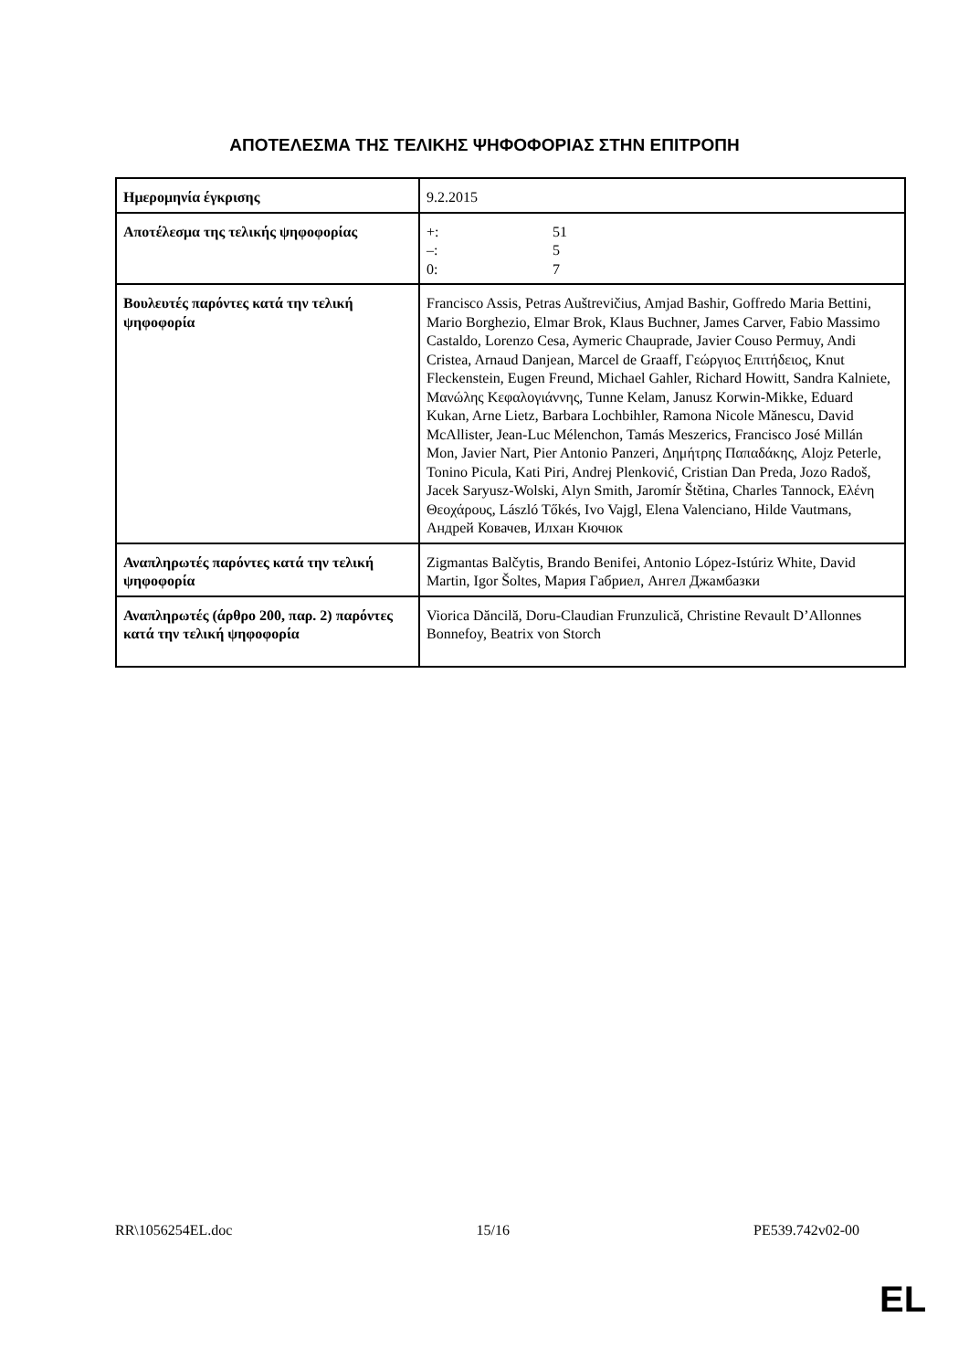ΑΠΟΤΕΛΕΣΜΑ ΤΗΣ ΤΕΛΙΚΗΣ ΨΗΦΟΦΟΡΙΑΣ ΣΤΗΝ ΕΠΙΤΡΟΠΗ
| Ημερομηνία έγκρισης | 9.2.2015 |
| Αποτέλεσμα της τελικής ψηφοφορίας | +: 51 –: 5 0: 7 |
| Βουλευτές παρόντες κατά την τελική ψηφοφορία | Francisco Assis, Petras Auštrevičius, Amjad Bashir, Goffredo Maria Bettini, Mario Borghezio, Elmar Brok, Klaus Buchner, James Carver, Fabio Massimo Castaldo, Lorenzo Cesa, Aymeric Chauprade, Javier Couso Permuy, Andi Cristea, Arnaud Danjean, Marcel de Graaff, Γεώργιος Επιτήδειος, Knut Fleckenstein, Eugen Freund, Michael Gahler, Richard Howitt, Sandra Kalniete, Μανώλης Κεφαλογιάννης, Tunne Kelam, Janusz Korwin-Mikke, Eduard Kukan, Arne Lietz, Barbara Lochbihler, Ramona Nicole Mănescu, David McAllister, Jean-Luc Mélenchon, Tamás Meszerics, Francisco José Millán Mon, Javier Nart, Pier Antonio Panzeri, Δημήτρης Παπαδάκης, Alojz Peterle, Tonino Picula, Kati Piri, Andrej Plenković, Cristian Dan Preda, Jozo Radoš, Jacek Saryusz-Wolski, Alyn Smith, Jaromír Štětina, Charles Tannock, Ελένη Θεοχάρους, László Tőkés, Ivo Vajgl, Elena Valenciano, Hilde Vautmans, Андрей Ковачев, Илхан Кючюк |
| Αναπληρωτές παρόντες κατά την τελική ψηφοφορία | Zigmantas Balčytis, Brando Benifei, Antonio López-Istúriz White, David Martin, Igor Šoltes, Мария Габриел, Ангел Джамбазки |
| Αναπληρωτές (άρθρο 200, παρ. 2) παρόντες κατά την τελική ψηφοφορία | Viorica Dăncilă, Doru-Claudian Frunzulică, Christine Revault D’Allonnes Bonnefoy, Beatrix von Storch |
RR\1056254EL.doc 15/16 PE539.742v02-00
EL